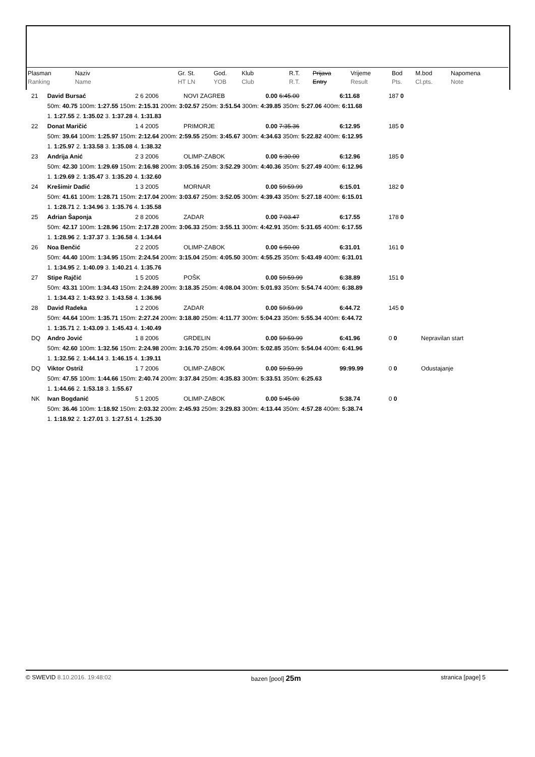| Plasman Ranking | Naziv Name | Gr. St. HT LN | God. YOB | Klub Club | R.T. R.T. | Prijava Entry | Vrijeme Result | Bod Pts. | M.bod Cl.pts. | Napomena Note |
| 21 | David Bursać | 2 6 2006 | NOVI ZAGREB | 0.00 6:45.00 | 6:11.68 | 187 0 | |
| | 50m: 40.75 100m: 1:27.55 150m: 2:15.31 200m: 3:02.57 250m: 3:51.54 300m: 4:39.85 350m: 5:27.06 400m: 6:11.68 | | | | | | |
| | 1. 1:27.55 2. 1:35.02 3. 1:37.28 4. 1:31.83 | | | | | | |
| 22 | Donat Maričić | 1 4 2005 | PRIMORJE | 0.00 7:35.36 | 6:12.95 | 185 0 | |
| | 50m: 39.64 100m: 1:25.97 150m: 2:12.64 200m: 2:59.55 250m: 3:45.67 300m: 4:34.63 350m: 5:22.82 400m: 6:12.95 | | | | | | |
| | 1. 1:25.97 2. 1:33.58 3. 1:35.08 4. 1:38.32 | | | | | | |
| 23 | Andrija Anić | 2 3 2006 | OLIMP-ZABOK | 0.00 6:30.00 | 6:12.96 | 185 0 | |
| | 50m: 42.30 100m: 1:29.69 150m: 2:16.98 200m: 3:05.16 250m: 3:52.29 300m: 4:40.36 350m: 5:27.49 400m: 6:12.96 | | | | | | |
| | 1. 1:29.69 2. 1:35.47 3. 1:35.20 4. 1:32.60 | | | | | | |
| 24 | Krešimir Dadić | 1 3 2005 | MORNAR | 0.00 59:59.99 | 6:15.01 | 182 0 | |
| | 50m: 41.61 100m: 1:28.71 150m: 2:17.04 200m: 3:03.67 250m: 3:52.05 300m: 4:39.43 350m: 5:27.18 400m: 6:15.01 | | | | | | |
| | 1. 1:28.71 2. 1:34.96 3. 1:35.76 4. 1:35.58 | | | | | | |
| 25 | Adrian Šaponja | 2 8 2006 | ZADAR | 0.00 7:03.47 | 6:17.55 | 178 0 | |
| | 50m: 42.17 100m: 1:28.96 150m: 2:17.28 200m: 3:06.33 250m: 3:55.11 300m: 4:42.91 350m: 5:31.65 400m: 6:17.55 | | | | | | |
| | 1. 1:28.96 2. 1:37.37 3. 1:36.58 4. 1:34.64 | | | | | | |
| 26 | Noa Benčić | 2 2 2005 | OLIMP-ZABOK | 0.00 6:50.00 | 6:31.01 | 161 0 | |
| | 50m: 44.40 100m: 1:34.95 150m: 2:24.54 200m: 3:15.04 250m: 4:05.50 300m: 4:55.25 350m: 5:43.49 400m: 6:31.01 | | | | | | |
| | 1. 1:34.95 2. 1:40.09 3. 1:40.21 4. 1:35.76 | | | | | | |
| 27 | Stipe Rajčić | 1 5 2005 | POŠK | 0.00 59:59.99 | 6:38.89 | 151 0 | |
| | 50m: 43.31 100m: 1:34.43 150m: 2:24.89 200m: 3:18.35 250m: 4:08.04 300m: 5:01.93 350m: 5:54.74 400m: 6:38.89 | | | | | | |
| | 1. 1:34.43 2. 1:43.92 3. 1:43.58 4. 1:36.96 | | | | | | |
| 28 | David Radeka | 1 2 2006 | ZADAR | 0.00 59:59.99 | 6:44.72 | 145 0 | |
| | 50m: 44.64 100m: 1:35.71 150m: 2:27.24 200m: 3:18.80 250m: 4:11.77 300m: 5:04.23 350m: 5:55.34 400m: 6:44.72 | | | | | | |
| | 1. 1:35.71 2. 1:43.09 3. 1:45.43 4. 1:40.49 | | | | | | |
| DQ | Andro Jović | 1 8 2006 | GRDELIN | 0.00 59:59.99 | 6:41.96 | 0 0 | Nepravilan start |
| | 50m: 42.60 100m: 1:32.56 150m: 2:24.98 200m: 3:16.70 250m: 4:09.64 300m: 5:02.85 350m: 5:54.04 400m: 6:41.96 | | | | | | |
| | 1. 1:32.56 2. 1:44.14 3. 1:46.15 4. 1:39.11 | | | | | | |
| DQ | Viktor Ostriž | 1 7 2006 | OLIMP-ZABOK | 0.00 59:59.99 | 99:99.99 | 0 0 | Odustajanje |
| | 50m: 47.55 100m: 1:44.66 150m: 2:40.74 200m: 3:37.84 250m: 4:35.83 300m: 5:33.51 350m: 6:25.63 | | | | | | |
| | 1. 1:44.66 2. 1:53.18 3. 1:55.67 | | | | | | |
| NK | Ivan Bogdanić | 5 1 2005 | OLIMP-ZABOK | 0.00 5:45.00 | 5:38.74 | 0 0 | |
| | 50m: 36.46 100m: 1:18.92 150m: 2:03.32 200m: 2:45.93 250m: 3:29.83 300m: 4:13.44 350m: 4:57.28 400m: 5:38.74 | | | | | | |
| | 1. 1:18.92 2. 1:27.01 3. 1:27.51 4. 1:25.30 | | | | | | |
© SWEVID 8.10.2016. 19:48:02 bazen [pool] 25m stranica [page] 5